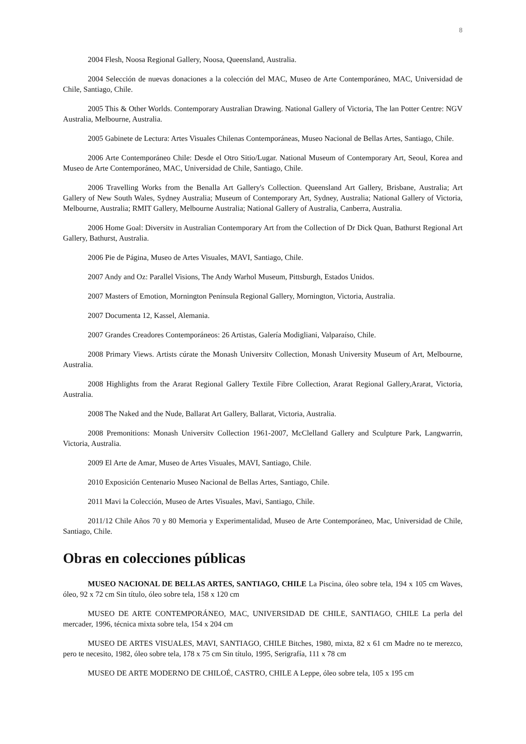8
2004 Flesh, Noosa Regional Gallery, Noosa, Queensland, Australia.
2004 Selección de nuevas donaciones a la colección del MAC, Museo de Arte Contemporáneo, MAC, Universidad de Chile, Santiago, Chile.
2005 This & Other Worlds. Contemporary Australian Drawing. National Gallery of Victoria, The lan Potter Centre: NGV Australia, Melbourne, Australia.
2005 Gabinete de Lectura: Artes Visuales Chilenas Contemporáneas, Museo Nacional de Bellas Artes, Santiago, Chile.
2006 Arte Contemporáneo Chile: Desde el Otro Sitio/Lugar. National Museum of Contemporary Art, Seoul, Korea and Museo de Arte Contemporáneo, MAC, Universidad de Chile, Santiago, Chile.
2006 Travelling Works from the Benalla Art Gallery's Collection. Queensland Art Gallery, Brisbane, Australia; Art Gallery of New South Wales, Sydney Australia; Museum of Contemporary Art, Sydney, Australia; National Gallery of Victoria, Melbourne, Australia; RMIT Gallery, Melbourne Australia; National Gallery of Australia, Canberra, Australia.
2006 Home Goal: Diversitv in Australian Contemporary Art from the Collection of Dr Dick Quan, Bathurst Regional Art Gallery, Bathurst, Australia.
2006 Pie de Página, Museo de Artes Visuales, MAVI, Santiago, Chile.
2007 Andy and Oz: Parallel Visions, The Andy Warhol Museum, Pittsburgh, Estados Unidos.
2007 Masters of Emotion, Mornington Península Regional Gallery, Mornington, Victoria, Australia.
2007 Documenta 12, Kassel, Alemania.
2007 Grandes Creadores Contemporáneos: 26 Artistas, Galería Modigliani, Valparaíso, Chile.
2008 Primary Views. Artists cúrate the Monash Universitv Collection, Monash University Museum of Art, Melbourne, Australia.
2008 Highlights from the Ararat Regional Gallery Textile Fibre Collection, Ararat Regional Gallery,Ararat, Victoria, Australia.
2008 The Naked and the Nude, Ballarat Art Gallery, Ballarat, Victoria, Australia.
2008 Premonitions: Monash Universitv Collection 1961-2007, McClelland Gallery and Sculpture Park, Langwarrin, Victoria, Australia.
2009 El Arte de Amar, Museo de Artes Visuales, MAVI, Santiago, Chile.
2010 Exposición Centenario Museo Nacional de Bellas Artes, Santiago, Chile.
2011 Mavi la Colección, Museo de Artes Visuales, Mavi, Santiago, Chile.
2011/12 Chile Años 70 y 80 Memoria y Experimentalidad, Museo de Arte Contemporáneo, Mac, Universidad de Chile, Santiago, Chile.
Obras en colecciones públicas
MUSEO NACIONAL DE BELLAS ARTES, SANTIAGO, CHILE La Piscina, óleo sobre tela, 194 x 105 cm Waves, óleo, 92 x 72 cm Sin título, óleo sobre tela, 158 x 120 cm
MUSEO DE ARTE CONTEMPORÁNEO, MAC, UNIVERSIDAD DE CHILE, SANTIAGO, CHILE La perla del mercader, 1996, técnica mixta sobre tela, 154 x 204 cm
MUSEO DE ARTES VISUALES, MAVI, SANTIAGO, CHILE Bitches, 1980, mixta, 82 x 61 cm Madre no te merezco, pero te necesito, 1982, óleo sobre tela, 178 x 75 cm Sin título, 1995, Serigrafía, 111 x 78 cm
MUSEO DE ARTE MODERNO DE CHILOÉ, CASTRO, CHILE A Leppe, óleo sobre tela, 105 x 195 cm